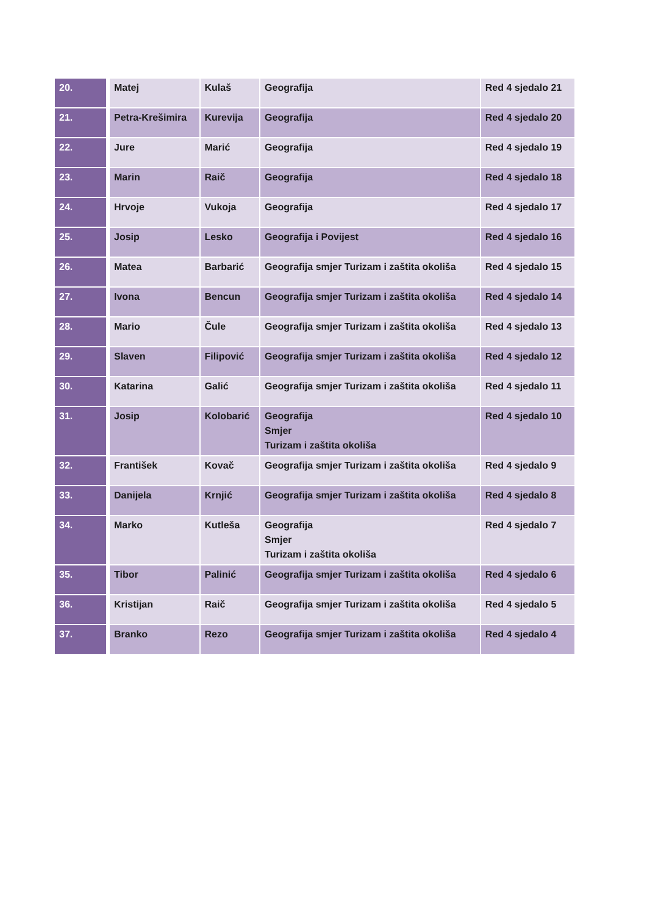| 20. | Matej | Kulaš | Geografija | Red 4 sjedalo 21 |
| 21. | Petra-Krešimira | Kurevija | Geografija | Red 4 sjedalo 20 |
| 22. | Jure | Marić | Geografija | Red 4 sjedalo 19 |
| 23. | Marin | Raič | Geografija | Red 4 sjedalo 18 |
| 24. | Hrvoje | Vukoja | Geografija | Red 4 sjedalo 17 |
| 25. | Josip | Lesko | Geografija i Povijest | Red 4 sjedalo 16 |
| 26. | Matea | Barbarić | Geografija smjer Turizam i zaštita okoliša | Red 4 sjedalo 15 |
| 27. | Ivona | Bencun | Geografija smjer Turizam i zaštita okoliša | Red 4 sjedalo 14 |
| 28. | Mario | Čule | Geografija smjer Turizam i zaštita okoliša | Red 4 sjedalo 13 |
| 29. | Slaven | Filipović | Geografija smjer Turizam i zaštita okoliša | Red 4 sjedalo 12 |
| 30. | Katarina | Galić | Geografija smjer Turizam i zaštita okoliša | Red 4 sjedalo 11 |
| 31. | Josip | Kolobarić | Geografija Smjer Turizam i zaštita okoliša | Red 4 sjedalo 10 |
| 32. | František | Kovač | Geografija smjer Turizam i zaštita okoliša | Red 4 sjedalo 9 |
| 33. | Danijela | Krnjić | Geografija smjer Turizam i zaštita okoliša | Red 4 sjedalo 8 |
| 34. | Marko | Kutleša | Geografija Smjer Turizam i zaštita okoliša | Red 4 sjedalo 7 |
| 35. | Tibor | Palinić | Geografija smjer Turizam i zaštita okoliša | Red 4 sjedalo 6 |
| 36. | Kristijan | Raič | Geografija smjer Turizam i zaštita okoliša | Red 4 sjedalo 5 |
| 37. | Branko | Rezo | Geografija smjer Turizam i zaštita okoliša | Red 4 sjedalo 4 |